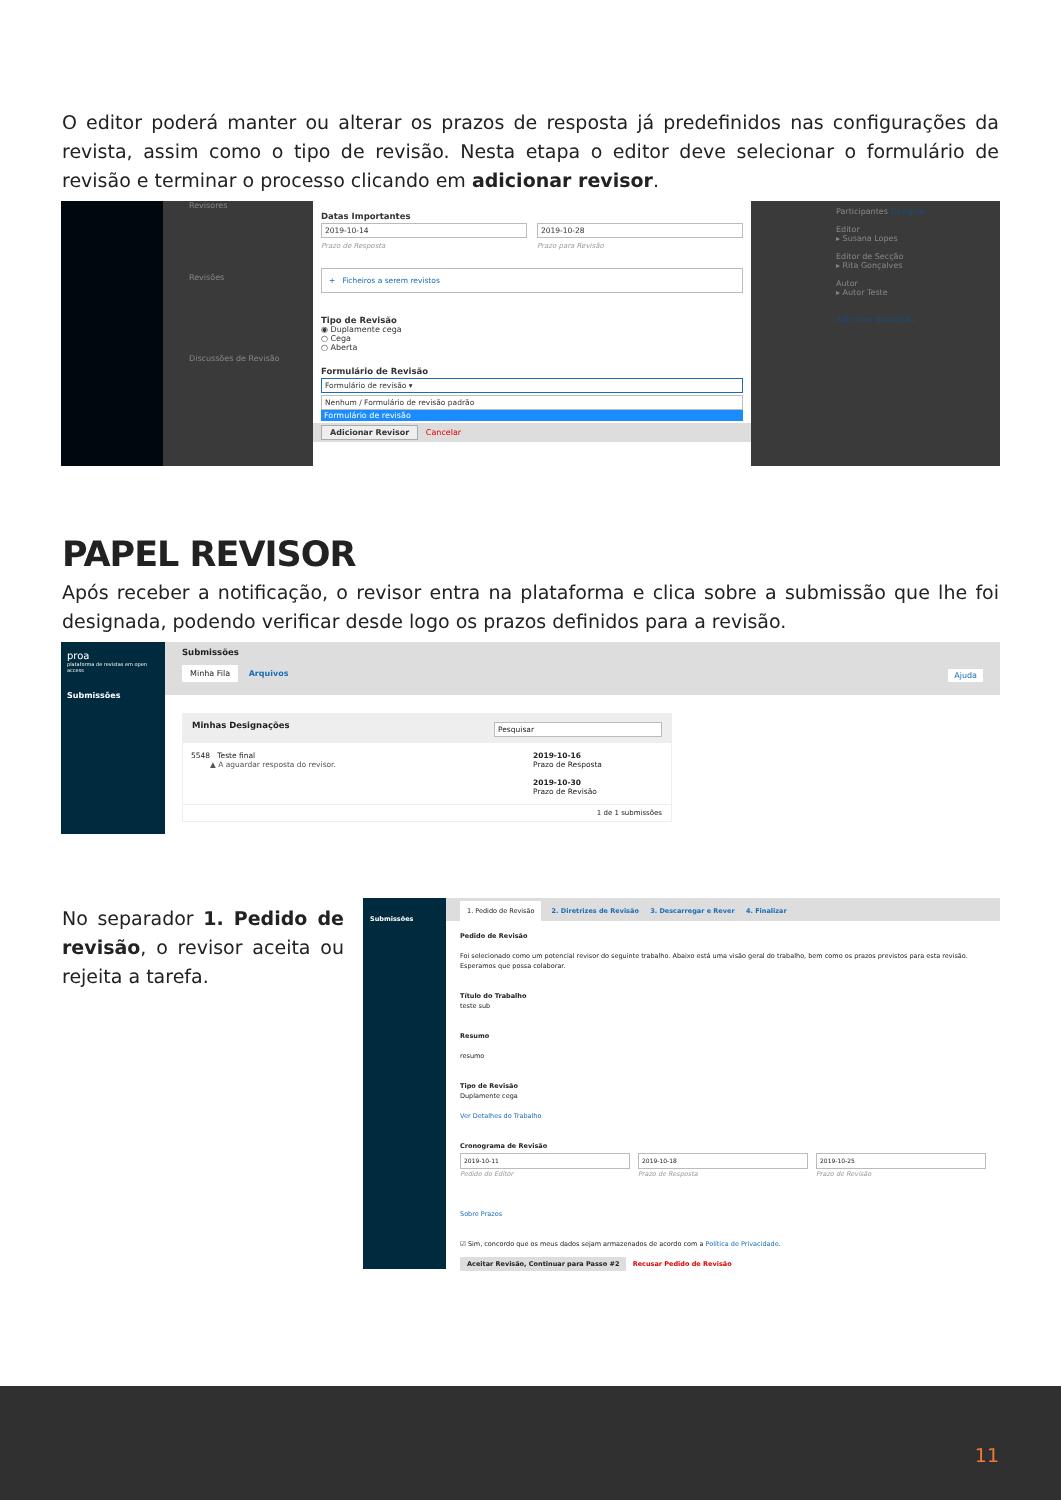O editor poderá manter ou alterar os prazos de resposta já predefinidos nas configurações da revista, assim como o tipo de revisão. Nesta etapa o editor deve selecionar o formulário de revisão e terminar o processo clicando em adicionar revisor.
Revisores
Revisões
Discussões de Revisão
Participantes Designar
Editor
▸ Susana Lopes
Editor de Secção
▸ Rita Gonçalves
Autor
▸ Autor Teste
Adicionar discussão
Datas Importantes
2019-10-14
Prazo de Resposta
2019-10-28
Prazo para Revisão
+ Ficheiros a serem revistos
Tipo de Revisão
◉ Duplamente cega
○ Cega
○ Aberta
Formulário de Revisão
Formulário de revisão ▾
Nenhum / Formulário de revisão padrão
Formulário de revisão
Adicionar Revisor Cancelar
PAPEL REVISOR
Após receber a notificação, o revisor entra na plataforma e clica sobre a submissão que lhe foi designada, podendo verificar desde logo os prazos definidos para a revisão.
proa
plataforma de revistas em open access
Submissões
Submissões
Minha Fila Arquivos Ajuda
Minhas Designações Pesquisar
5548 Teste final
▲ A aguardar resposta do revisor.
2019-10-16
Prazo de Resposta
2019-10-30
Prazo de Revisão
1 de 1 submissões
No separador 1. Pedido de revisão, o revisor aceita ou rejeita a tarefa.
Submissões
1. Pedido de Revisão 2. Diretrizes de Revisão 3. Descarregar e Rever 4. Finalizar
Pedido de Revisão
Foi selecionado como um potencial revisor do seguinte trabalho. Abaixo está uma visão geral do trabalho, bem como os prazos previstos para esta revisão. Esperamos que possa colaborar.
Título do Trabalho
teste sub
Resumo
resumo
Tipo de Revisão
Duplamente cega
Ver Detalhes do Trabalho
Cronograma de Revisão
2019-10-11
Pedido do Editor
2019-10-18
Prazo de Resposta
2019-10-25
Prazo de Revisão
Sobre Prazos
☑ Sim, concordo que os meus dados sejam armazenados de acordo com a Política de Privacidade.
Aceitar Revisão, Continuar para Passo #2 Recusar Pedido de Revisão
11